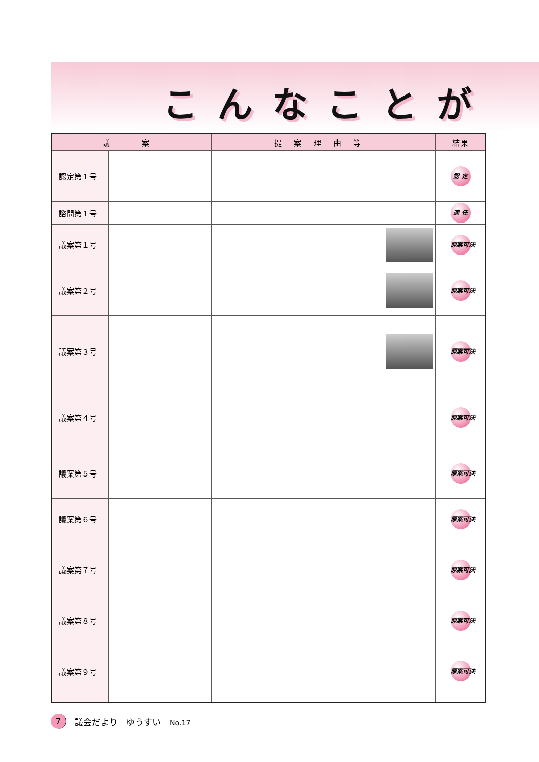こんなことが
| 議 案 | | 提案理由等 | 結果 |
| --- | --- | --- | --- |
| 認定第１号 | | | 認 定 |
| 諮問第１号 | | | 適 任 |
| 議案第１号 | | | 原案可決 |
| 議案第２号 | | | 原案可決 |
| 議案第３号 | | | 原案可決 |
| 議案第４号 | | | 原案可決 |
| 議案第５号 | | | 原案可決 |
| 議案第６号 | | | 原案可決 |
| 議案第７号 | | | 原案可決 |
| 議案第８号 | | | 原案可決 |
| 議案第９号 | | | 原案可決 |
7 議会だより　ゆうすい　No.17